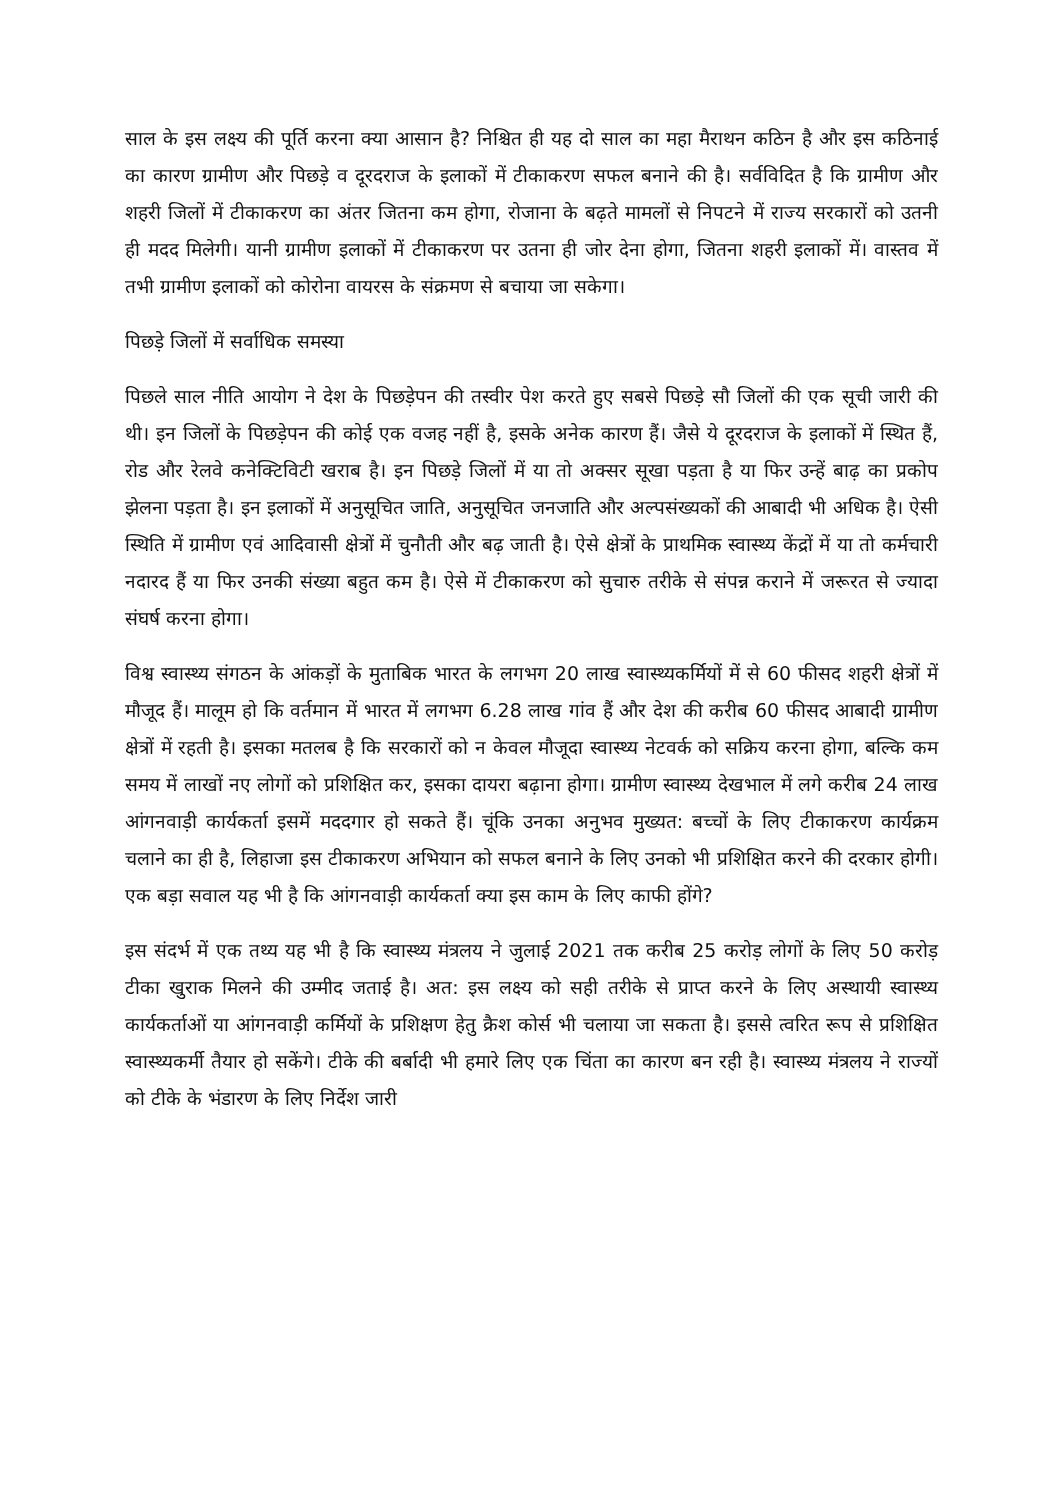साल के इस लक्ष्य की पूर्ति करना क्या आसान है? निश्चित ही यह दो साल का महा मैराथन कठिन है और इस कठिनाई का कारण ग्रामीण और पिछड़े व दूरदराज के इलाकों में टीकाकरण सफल बनाने की है। सर्वविदित है कि ग्रामीण और शहरी जिलों में टीकाकरण का अंतर जितना कम होगा, रोजाना के बढ़ते मामलों से निपटने में राज्य सरकारों को उतनी ही मदद मिलेगी। यानी ग्रामीण इलाकों में टीकाकरण पर उतना ही जोर देना होगा, जितना शहरी इलाकों में। वास्तव में तभी ग्रामीण इलाकों को कोरोना वायरस के संक्रमण से बचाया जा सकेगा।
पिछड़े जिलों में सर्वाधिक समस्या
पिछले साल नीति आयोग ने देश के पिछड़ेपन की तस्वीर पेश करते हुए सबसे पिछड़े सौ जिलों की एक सूची जारी की थी। इन जिलों के पिछड़ेपन की कोई एक वजह नहीं है, इसके अनेक कारण हैं। जैसे ये दूरदराज के इलाकों में स्थित हैं, रोड और रेलवे कनेक्टिविटी खराब है। इन पिछड़े जिलों में या तो अक्सर सूखा पड़ता है या फिर उन्हें बाढ़ का प्रकोप झेलना पड़ता है। इन इलाकों में अनुसूचित जाति, अनुसूचित जनजाति और अल्पसंख्यकों की आबादी भी अधिक है। ऐसी स्थिति में ग्रामीण एवं आदिवासी क्षेत्रों में चुनौती और बढ़ जाती है। ऐसे क्षेत्रों के प्राथमिक स्वास्थ्य केंद्रों में या तो कर्मचारी नदारद हैं या फिर उनकी संख्या बहुत कम है। ऐसे में टीकाकरण को सुचारु तरीके से संपन्न कराने में जरूरत से ज्यादा संघर्ष करना होगा।
विश्व स्वास्थ्य संगठन के आंकड़ों के मुताबिक भारत के लगभग 20 लाख स्वास्थ्यकर्मियों में से 60 फीसद शहरी क्षेत्रों में मौजूद हैं। मालूम हो कि वर्तमान में भारत में लगभग 6.28 लाख गांव हैं और देश की करीब 60 फीसद आबादी ग्रामीण क्षेत्रों में रहती है। इसका मतलब है कि सरकारों को न केवल मौजूदा स्वास्थ्य नेटवर्क को सक्रिय करना होगा, बल्कि कम समय में लाखों नए लोगों को प्रशिक्षित कर, इसका दायरा बढ़ाना होगा। ग्रामीण स्वास्थ्य देखभाल में लगे करीब 24 लाख आंगनवाड़ी कार्यकर्ता इसमें मददगार हो सकते हैं। चूंकि उनका अनुभव मुख्यत: बच्चों के लिए टीकाकरण कार्यक्रम चलाने का ही है, लिहाजा इस टीकाकरण अभियान को सफल बनाने के लिए उनको भी प्रशिक्षित करने की दरकार होगी। एक बड़ा सवाल यह भी है कि आंगनवाड़ी कार्यकर्ता क्या इस काम के लिए काफी होंगे?
इस संदर्भ में एक तथ्य यह भी है कि स्वास्थ्य मंत्रलय ने जुलाई 2021 तक करीब 25 करोड़ लोगों के लिए 50 करोड़ टीका खुराक मिलने की उम्मीद जताई है। अत: इस लक्ष्य को सही तरीके से प्राप्त करने के लिए अस्थायी स्वास्थ्य कार्यकर्ताओं या आंगनवाड़ी कर्मियों के प्रशिक्षण हेतु क्रैश कोर्स भी चलाया जा सकता है। इससे त्वरित रूप से प्रशिक्षित स्वास्थ्यकर्मी तैयार हो सकेंगे। टीके की बर्बादी भी हमारे लिए एक चिंता का कारण बन रही है। स्वास्थ्य मंत्रलय ने राज्यों को टीके के भंडारण के लिए निर्देश जारी